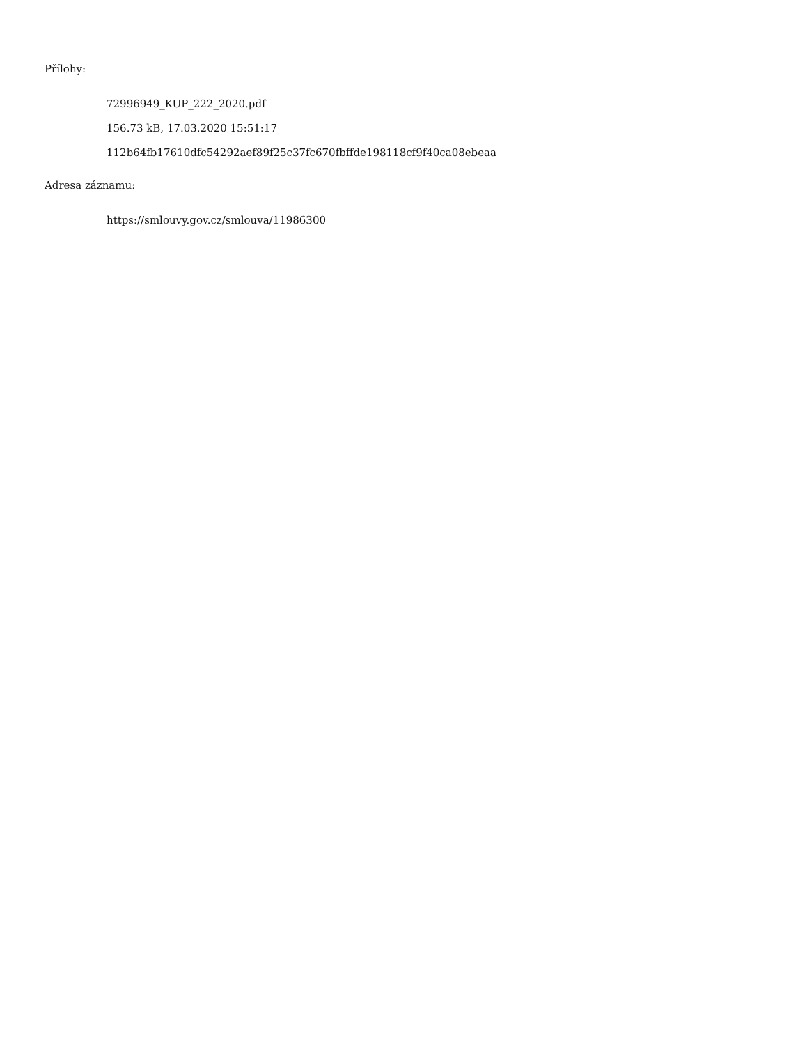Přílohy:
72996949_KUP_222_2020.pdf
156.73 kB, 17.03.2020 15:51:17
112b64fb17610dfc54292aef89f25c37fc670fbffde198118cf9f40ca08ebeaa
Adresa záznamu:
https://smlouvy.gov.cz/smlouva/11986300